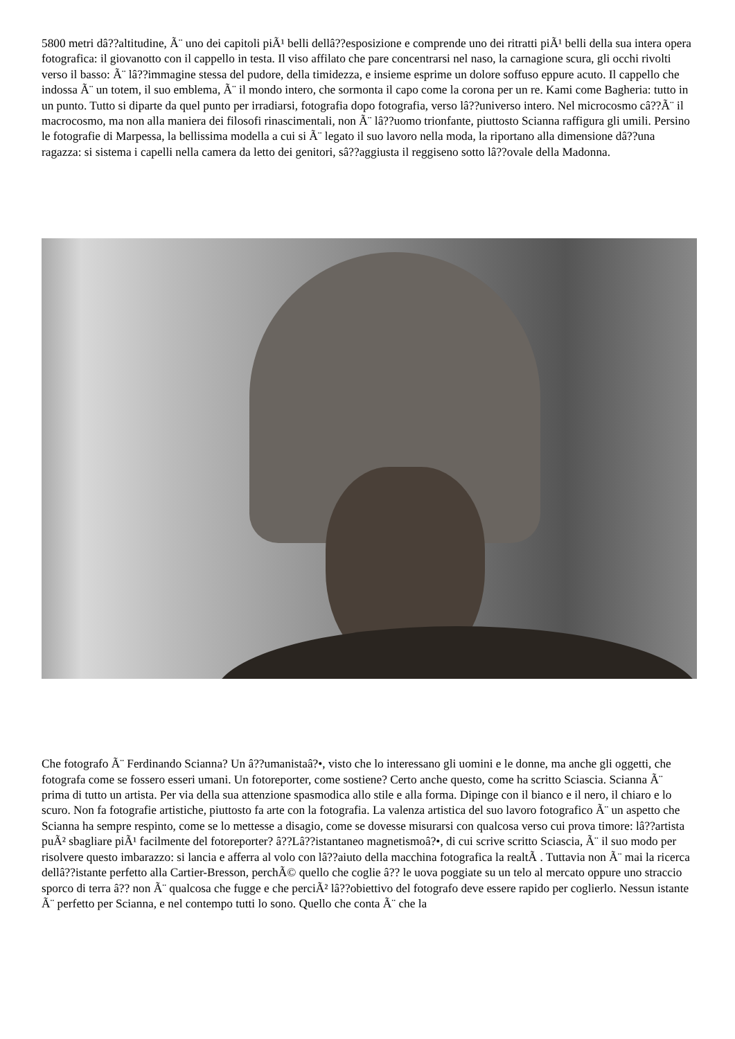5800 metri dâ??altitudine, Ã¨ uno dei capitoli piÃ¹ belli dellâ??esposizione e comprende uno dei ritratti piÃ¹ belli della sua intera opera fotografica: il giovanotto con il cappello in testa. Il viso affilato che pare concentrarsi nel naso, la carnagione scura, gli occhi rivolti verso il basso: Ã¨ lâ??immagine stessa del pudore, della timidezza, e insieme esprime un dolore soffuso eppure acuto. Il cappello che indossa Ã¨ un totem, il suo emblema, Ã¨ il mondo intero, che sormonta il capo come la corona per un re. Kami come Bagheria: tutto in un punto. Tutto si diparte da quel punto per irradiarsi, fotografia dopo fotografia, verso lâ??universo intero. Nel microcosmo câ??Ã¨ il macrocosmo, ma non alla maniera dei filosofi rinascimentali, non Ã¨ lâ??uomo trionfante, piuttosto Scianna raffigura gli umili. Persino le fotografie di Marpessa, la bellissima modella a cui si Ã¨ legato il suo lavoro nella moda, la riportano alla dimensione dâ??una ragazza: si sistema i capelli nella camera da letto dei genitori, sâ??aggiusta il reggiseno sotto lâ??ovale della Madonna.
Che fotografo Ã¨ Ferdinando Scianna? Un â??umanistaâ?•, visto che lo interessano gli uomini e le donne, ma anche gli oggetti, che fotografa come se fossero esseri umani. Un fotoreporter, come sostiene? Certo anche questo, come ha scritto Sciascia. Scianna Ã¨ prima di tutto un artista. Per via della sua attenzione spasmodica allo stile e alla forma. Dipinge con il bianco e il nero, il chiaro e lo scuro. Non fa fotografie artistiche, piuttosto fa arte con la fotografia. La valenza artistica del suo lavoro fotografico Ã¨ un aspetto che Scianna ha sempre respinto, come se lo mettesse a disagio, come se dovesse misurarsi con qualcosa verso cui prova timore: lâ??artista puÃ² sbagliare piÃ¹ facilmente del fotoreporter? â??Lâ??istantaneo magnetismoâ?•, di cui scrive scritto Sciascia, Ã¨ il suo modo per risolvere questo imbarazzo: si lancia e afferra al volo con lâ??aiuto della macchina fotografica la realtÃ . Tuttavia non Ã¨ mai la ricerca dellâ??istante perfetto alla Cartier-Bresson, perchÃ© quello che coglie â?? le uova poggiate su un telo al mercato oppure uno straccio sporco di terra â?? non Ã¨ qualcosa che fugge e che perciÃ² lâ??obiettivo del fotografo deve essere rapido per coglierlo. Nessun istante Ã¨ perfetto per Scianna, e nel contempo tutti lo sono. Quello che conta Ã¨ che la